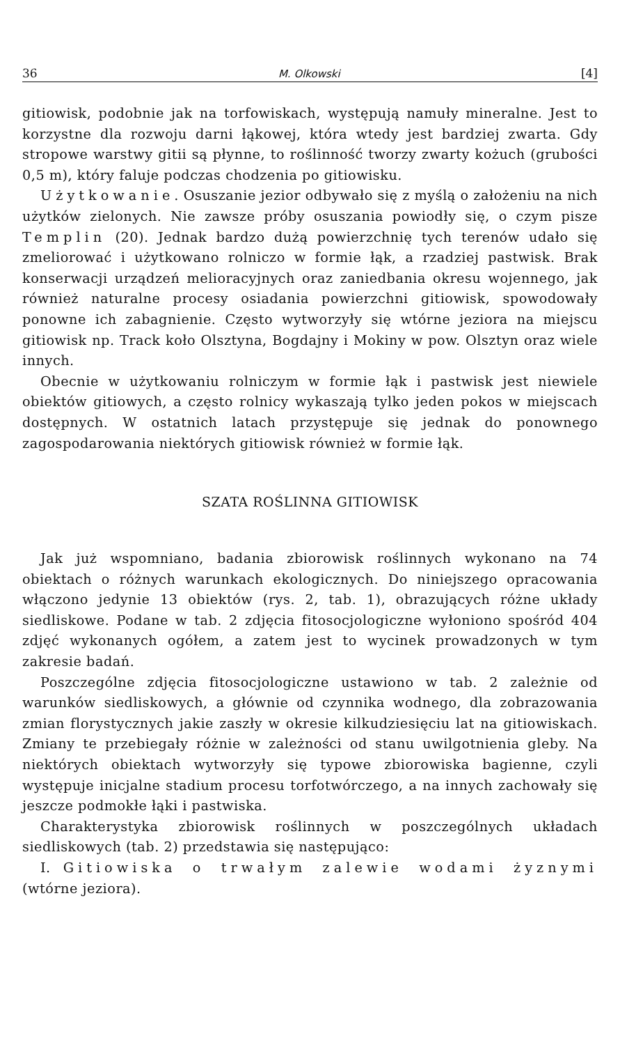36 M. Olkowski [4]
gitiowisk, podobnie jak na torfowiskach, występują namuły mineralne. Jest to korzystne dla rozwoju darni łąkowej, która wtedy jest bardziej zwarta. Gdy stropowe warstwy gitii są płynne, to roślinność tworzy zwarty kożuch (grubości 0,5 m), który faluje podczas chodzenia po gitiowisku.
Użytkowanie. Osuszanie jezior odbywało się z myślą o założeniu na nich użytków zielonych. Nie zawsze próby osuszania powiodły się, o czym pisze Templin (20). Jednak bardzo dużą powierzchnię tych terenów udało się zmeliorować i użytkowano rolniczo w formie łąk, a rzadziej pastwisk. Brak konserwacji urządzeń melioracyjnych oraz zaniedbania okresu wojennego, jak również naturalne procesy osiadania powierzchni gitiowisk, spowodowały ponowne ich zabagnienie. Często wytworzyły się wtórne jeziora na miejscu gitiowisk np. Track koło Olsztyna, Bogdajny i Mokiny w pow. Olsztyn oraz wiele innych.
Obecnie w użytkowaniu rolniczym w formie łąk i pastwisk jest niewiele obiektów gitiowych, a często rolnicy wykaszają tylko jeden pokos w miejscach dostępnych. W ostatnich latach przystępuje się jednak do ponownego zagospodarowania niektórych gitiowisk również w formie łąk.
SZATA ROŚLINNA GITIOWISK
Jak już wspomniano, badania zbiorowisk roślinnych wykonano na 74 obiektach o różnych warunkach ekologicznych. Do niniejszego opracowania włączono jedynie 13 obiektów (rys. 2, tab. 1), obrazujących różne układy siedliskowe. Podane w tab. 2 zdjęcia fitosocjologiczne wyłoniono spośród 404 zdjęć wykonanych ogółem, a zatem jest to wycinek prowadzonych w tym zakresie badań.
Poszczególne zdjęcia fitosocjologiczne ustawiono w tab. 2 zależnie od warunków siedliskowych, a głównie od czynnika wodnego, dla zobrazowania zmian florystycznych jakie zaszły w okresie kilkudziesięciu lat na gitiowiskach. Zmiany te przebiegały różnie w zależności od stanu uwilgotnienia gleby. Na niektórych obiektach wytworzyły się typowe zbiorowiska bagienne, czyli występuje inicjalne stadium procesu torfotwórczego, a na innych zachowały się jeszcze podmokłe łąki i pastwiska.
Charakterystyka zbiorowisk roślinnych w poszczególnych układach siedliskowych (tab. 2) przedstawia się następująco:
I. Gitiowiska o trwałym zalewie wodami żyznymi (wtórne jeziora).